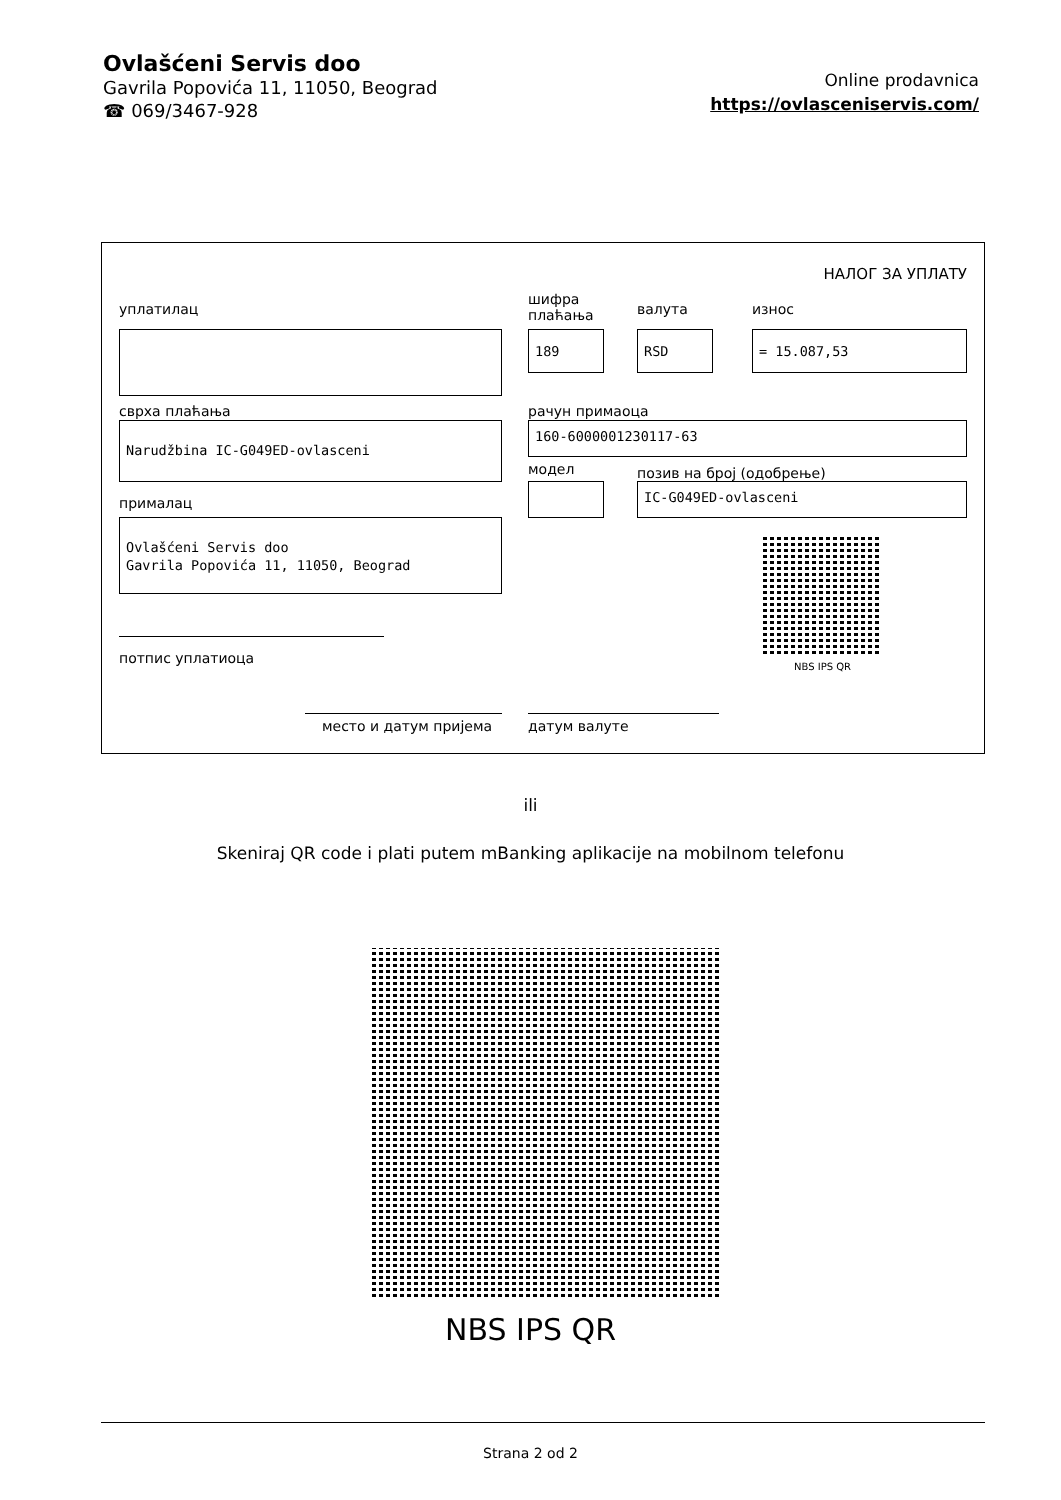Ovlašćeni Servis doo
Gavrila Popovića 11, 11050, Beograd
☎ 069/3467-928
Online prodavnica
https://ovlasceniservis.com/
НАЛОГ ЗА УПЛАТУ
уплатилац
шифра
плаћања
валута износ
189 RSD = 15.087,53
сврха плаћања рачун примаоца
Narudžbina IC-G049ED-ovlasceni 160-6000001230117-63
модел позив на број (одобрење)
IC-G049ED-ovlasceni
прималац
Ovlašćeni Servis doo
Gavrila Popovića 11, 11050, Beograd
NBS IPS QR
потпис уплатиоца
место и датум пријема датум валуте
ili
Skeniraj QR code i plati putem mBanking aplikacije na mobilnom telefonu
NBS IPS QR
Strana 2 od 2